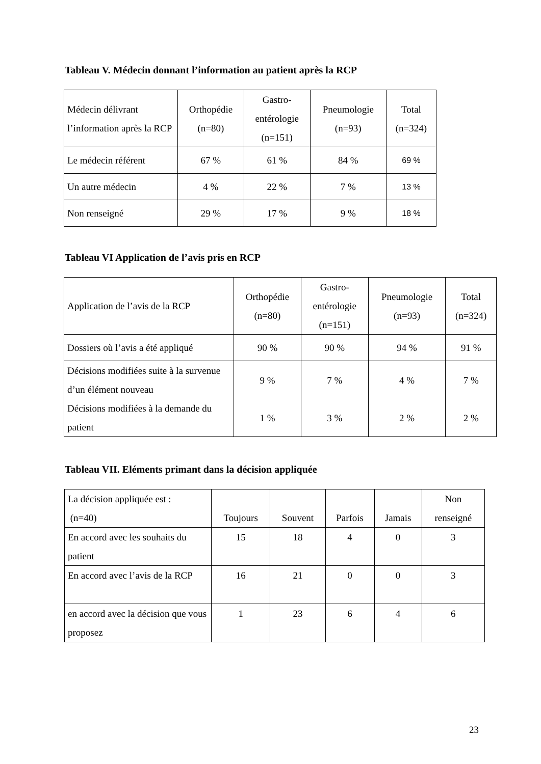Tableau V. Médecin donnant l’information au patient après la RCP
| Médecin délivrant l’information après la RCP | Orthopédie (n=80) | Gastro- entérologie (n=151) | Pneumologie (n=93) | Total (n=324) |
| --- | --- | --- | --- | --- |
| Le médecin référent | 67 % | 61 % | 84 % | 69 % |
| Un autre médecin | 4 % | 22 % | 7 % | 13 % |
| Non renseigné | 29 % | 17 % | 9 % | 18 % |
Tableau VI Application de l’avis pris en RCP
| Application de l’avis de la RCP | Orthopédie (n=80) | Gastro- entérologie (n=151) | Pneumologie (n=93) | Total (n=324) |
| --- | --- | --- | --- | --- |
| Dossiers où l’avis a été appliqué | 90 % | 90 % | 94 % | 91 % |
| Décisions modifiées suite à la survenue d’un élément nouveau | 9 % | 7 % | 4 % | 7 % |
| Décisions modifiées à la demande du patient | 1 % | 3 % | 2 % | 2 % |
Tableau VII. Eléments primant dans la décision appliquée
| La décision appliquée est : (n=40) | Toujours | Souvent | Parfois | Jamais | Non renseigné |
| --- | --- | --- | --- | --- | --- |
| En accord avec les souhaits du patient | 15 | 18 | 4 | 0 | 3 |
| En accord avec l’avis de la RCP | 16 | 21 | 0 | 0 | 3 |
| en accord avec la décision que vous proposez | 1 | 23 | 6 | 4 | 6 |
23